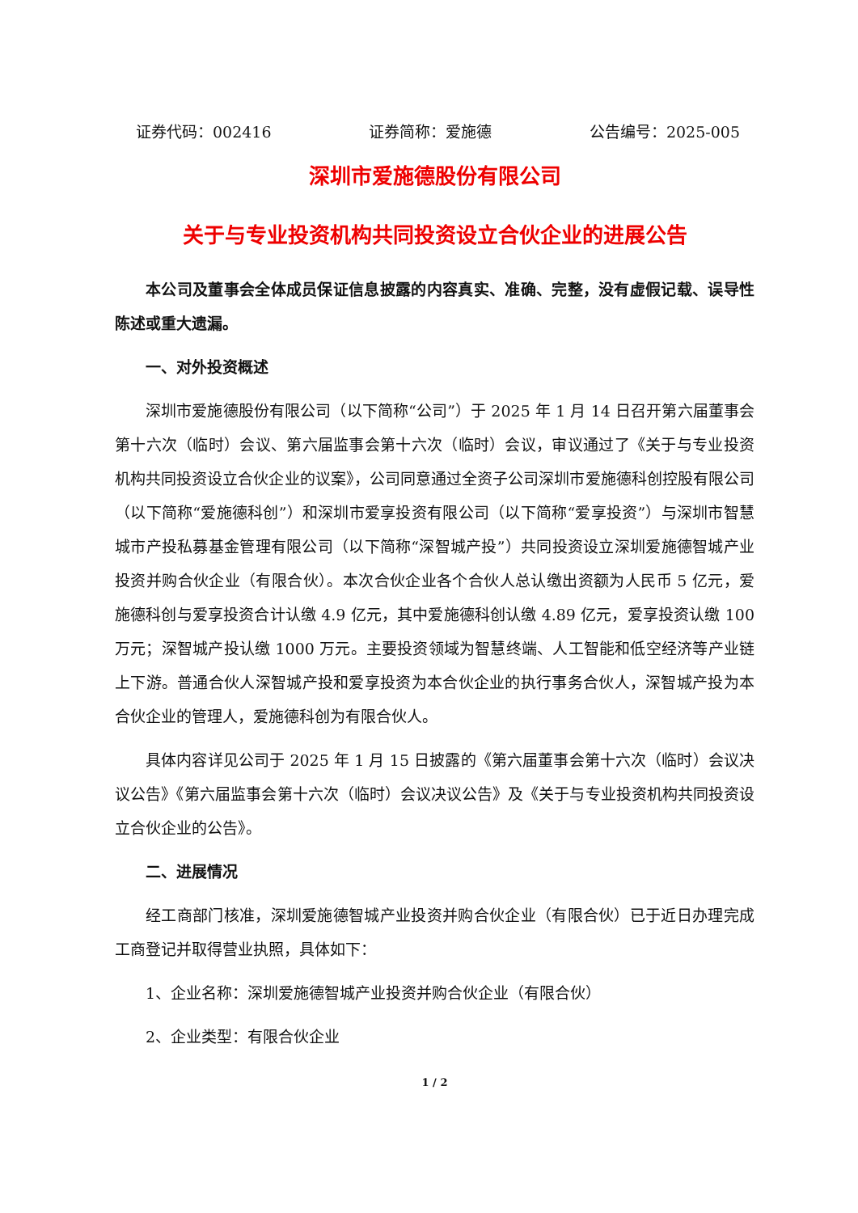证券代码：002416 证券简称：爱施德 公告编号：2025-005
深圳市爱施德股份有限公司
关于与专业投资机构共同投资设立合伙企业的进展公告
本公司及董事会全体成员保证信息披露的内容真实、准确、完整，没有虚假记载、误导性陈述或重大遗漏。
一、对外投资概述
深圳市爱施德股份有限公司（以下简称“公司”）于 2025 年 1 月 14 日召开第六届董事会第十六次（临时）会议、第六届监事会第十六次（临时）会议，审议通过了《关于与专业投资机构共同投资设立合伙企业的议案》，公司同意通过全资子公司深圳市爱施德科创控股有限公司（以下简称“爱施德科创”）和深圳市爱享投资有限公司（以下简称“爱享投资”）与深圳市智慧城市产投私募基金管理有限公司（以下简称“深智城产投”）共同投资设立深圳爱施德智城产业投资并购合伙企业（有限合伙）。本次合伙企业各个合伙人总认缴出资额为人民币 5 亿元，爱施德科创与爱享投资合计认缴 4.9 亿元，其中爱施德科创认缴 4.89 亿元，爱享投资认缴 100 万元；深智城产投认缴 1000 万元。主要投资领域为智慧终端、人工智能和低空经济等产业链上下游。普通合伙人深智城产投和爱享投资为本合伙企业的执行事务合伙人，深智城产投为本合伙企业的管理人，爱施德科创为有限合伙人。
具体内容详见公司于 2025 年 1 月 15 日披露的《第六届董事会第十六次（临时）会议决议公告》《第六届监事会第十六次（临时）会议决议公告》及《关于与专业投资机构共同投资设立合伙企业的公告》。
二、进展情况
经工商部门核准，深圳爱施德智城产业投资并购合伙企业（有限合伙）已于近日办理完成工商登记并取得营业执照，具体如下：
1、企业名称：深圳爱施德智城产业投资并购合伙企业（有限合伙）
2、企业类型：有限合伙企业
1 / 2